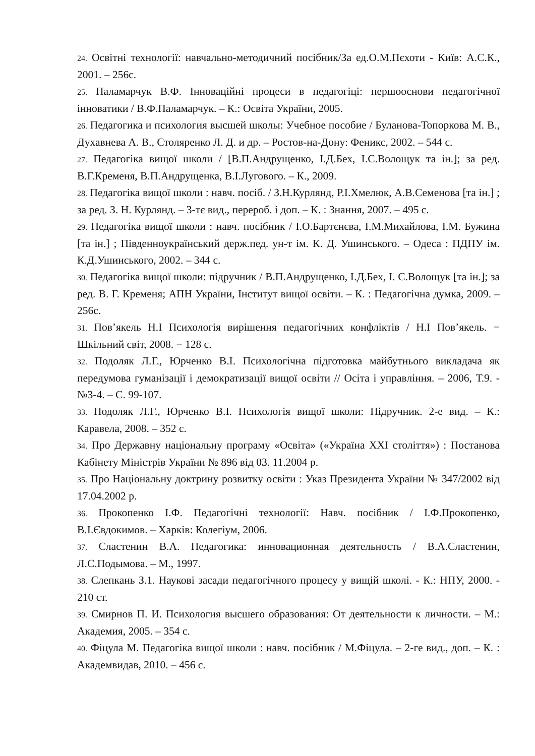24. Освітні технології: навчально-методичний посібник/За ед.О.М.Пєхоти - Київ: А.С.К., 2001. – 256с.
25. Паламарчук В.Ф. Інноваційні процеси в педагогіці: першооснови педагогічної інноватики / В.Ф.Паламарчук. – К.: Освіта України, 2005.
26. Педагогика и психология высшей школы: Учебное пособие / Буланова-Топоркова М. В., Духавнева А. В., Столяренко Л. Д. и др. – Ростов-на-Дону: Феникс, 2002. – 544 с.
27. Педагогіка вищої школи / [В.П.Андрущенко, І.Д.Бех, І.С.Волощук та ін.]; за ред. В.Г.Кременя, В.П.Андрущенка, В.І.Лугового. – К., 2009.
28. Педагогіка вищої школи : навч. посіб. / З.Н.Курлянд, Р.І.Хмелюк, А.В.Семенова [та ін.] ; за ред. З. Н. Курлянд. – 3-тє вид., перероб. і доп. – К. : Знання, 2007. – 495 с.
29. Педагогіка вищої школи : навч. посібник / І.О.Бартєнєва, І.М.Михайлова, І.М. Бужина [та ін.] ; Південноукраїнський держ.пед. ун-т ім. К. Д. Ушинського. – Одеса : ПДПУ ім. К.Д.Ушинського, 2002. – 344 с.
30. Педагогіка вищої школи: підручник / В.П.Андрущенко, І.Д.Бех, І. С.Волощук [та ін.]; за ред. В. Г. Кременя; АПН України, Інститут вищої освіти. – К. : Педагогічна думка, 2009. – 256с.
31. Пов’якель Н.І Психологія вирішення педагогічних конфліктів / Н.І Пов’якель. − Шкільний світ, 2008. − 128 с.
32. Подоляк Л.Г., Юрченко В.І. Психологічна підготовка майбутнього викладача як передумова гуманізації і демократизації вищої освіти // Осіта і управління. – 2006, Т.9. - №3-4. – С. 99-107.
33. Подоляк Л.Г., Юрченко В.І. Психологія вищої школи: Підручник. 2-е вид. – К.: Каравела, 2008. – 352 с.
34. Про Державну національну програму «Освіта» («Україна XXI століття») : Постанова Кабінету Міністрів України № 896 від 03. 11.2004 р.
35. Про Національну доктрину розвитку освіти : Указ Президента України № 347/2002 від 17.04.2002 р.
36. Прокопенко І.Ф. Педагогічні технології: Навч. посібник / І.Ф.Прокопенко, В.І.Євдокимов. – Харків: Колегіум, 2006.
37. Сластенин В.А. Педагогика: инновационная деятельность / В.А.Сластенин, Л.С.Подымова. – М., 1997.
38. Слепкань З.1. Наукові засади педагогічного процесу у вищій школі. - К.: НПУ, 2000. - 210 ст.
39. Смирнов П. И. Психология высшего образования: От деятельности к личности. – М.: Академия, 2005. – 354 с.
40. Фіцула М. Педагогіка вищої школи : навч. посібник / М.Фіцула. – 2-ге вид., доп. – К. : Академвидав, 2010. – 456 с.